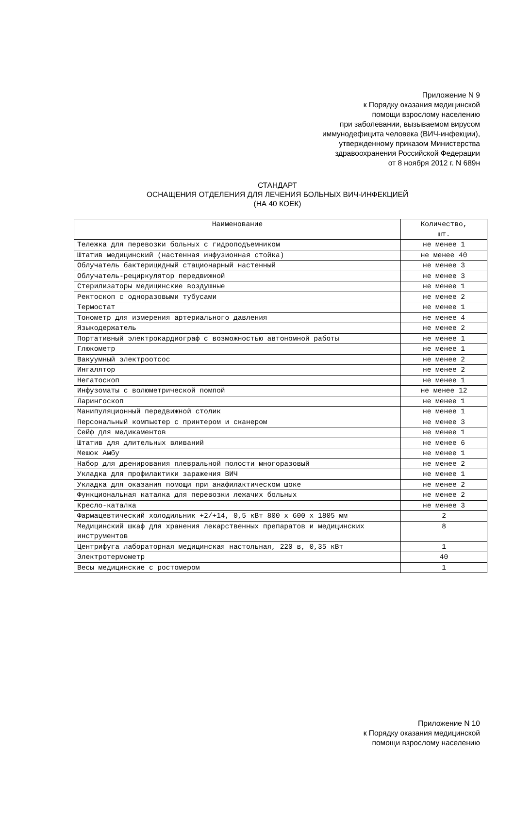Приложение N 9
к Порядку оказания медицинской
помощи взрослому населению
при заболевании, вызываемом вирусом
иммунодефицита человека (ВИЧ-инфекции),
утвержденному приказом Министерства
здравоохранения Российской Федерации
от 8 ноября 2012 г. N 689н
СТАНДАРТ
ОСНАЩЕНИЯ ОТДЕЛЕНИЯ ДЛЯ ЛЕЧЕНИЯ БОЛЬНЫХ ВИЧ-ИНФЕКЦИЕЙ
(НА 40 КОЕК)
| Наименование | Количество, шт. |
| --- | --- |
| Тележка для перевозки больных с гидроподъемником | не менее 1 |
| Штатив медицинский (настенная инфузионная стойка) | не менее 40 |
| Облучатель бактерицидный стационарный настенный | не менее 3 |
| Облучатель-рециркулятор передвижной | не менее 3 |
| Стерилизаторы медицинские воздушные | не менее 1 |
| Ректоскоп с одноразовыми тубусами | не менее 2 |
| Термостат | не менее 1 |
| Тонометр для измерения артериального давления | не менее 4 |
| Языкодержатель | не менее 2 |
| Портативный электрокардиограф с возможностью автономной работы | не менее 1 |
| Глюкометр | не менее 1 |
| Вакуумный электроотсос | не менее 2 |
| Ингалятор | не менее 2 |
| Негатоскоп | не менее 1 |
| Инфузоматы с волюметрической помпой | не менее 12 |
| Ларингоскоп | не менее 1 |
| Манипуляционный передвижной столик | не менее 1 |
| Персональный компьютер с принтером и сканером | не менее 3 |
| Сейф для медикаментов | не менее 1 |
| Штатив для длительных вливаний | не менее 6 |
| Мешок Амбу | не менее 1 |
| Набор для дренирования плевральной полости многоразовый | не менее 2 |
| Укладка для профилактики заражения ВИЧ | не менее 1 |
| Укладка для оказания помощи при анафилактическом шоке | не менее 2 |
| Функциональная каталка для перевозки лежачих больных | не менее 2 |
| Кресло-каталка | не менее 3 |
| Фармацевтический холодильник +2/+14, 0,5 кВт 800 x 600 x 1805 мм | 2 |
| Медицинский шкаф для хранения лекарственных препаратов и медицинских инструментов | 8 |
| Центрифуга лабораторная медицинская настольная, 220 в, 0,35 кВт | 1 |
| Электротермометр | 40 |
| Весы медицинские с ростомером | 1 |
Приложение N 10
к Порядку оказания медицинской
помощи взрослому населению